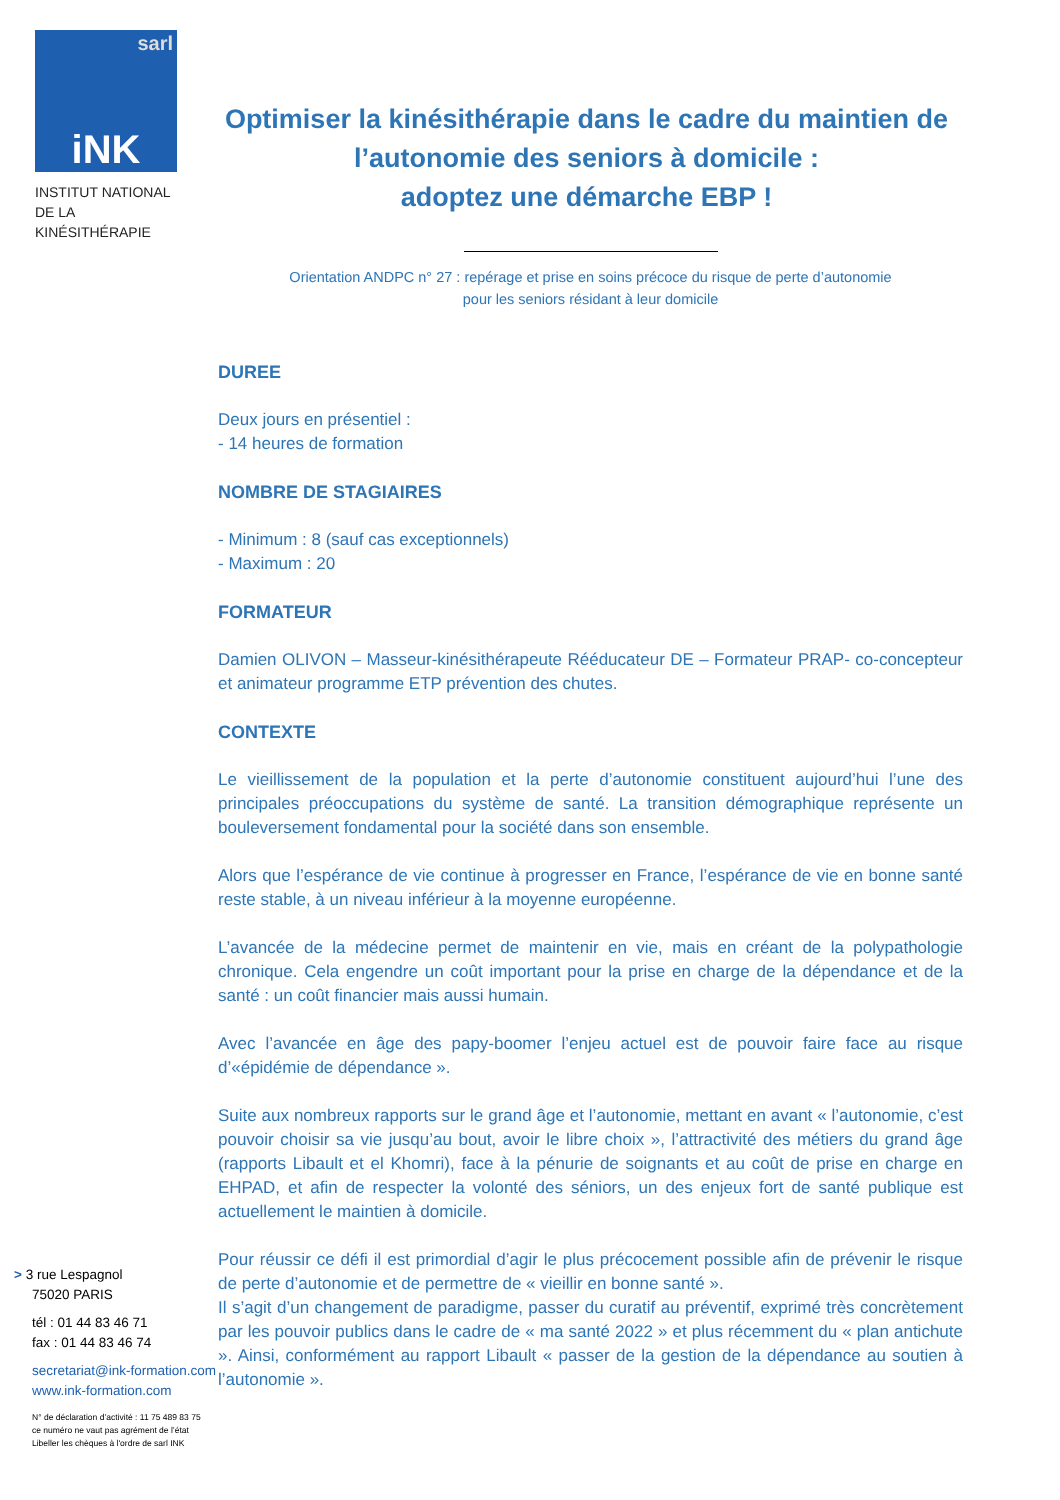sarl iNK
INSTITUT NATIONAL
DE LA KINÉSITHÉRAPIE
Optimiser la kinésithérapie dans le cadre du maintien de l’autonomie des seniors à domicile :
adoptez une démarche EBP !
Orientation ANDPC n° 27 : repérage et prise en soins précoce du risque de perte d’autonomie
pour les seniors résidant à leur domicile
DUREE
Deux jours en présentiel :
- 14 heures de formation
NOMBRE DE STAGIAIRES
- Minimum : 8 (sauf cas exceptionnels)
- Maximum : 20
FORMATEUR
Damien OLIVON – Masseur-kinésithérapeute Rééducateur DE – Formateur PRAP- co-concepteur et animateur programme ETP prévention des chutes.
CONTEXTE
Le vieillissement de la population et la perte d’autonomie constituent aujourd’hui l’une des principales préoccupations du système de santé. La transition démographique représente un bouleversement fondamental pour la société dans son ensemble.
Alors que l’espérance de vie continue à progresser en France, l’espérance de vie en bonne santé reste stable, à un niveau inférieur à la moyenne européenne.
L’avancée de la médecine permet de maintenir en vie, mais en créant de la polypathologie chronique. Cela engendre un coût important pour la prise en charge de la dépendance et de la santé : un coût financier mais aussi humain.
Avec l’avancée en âge des papy-boomer l’enjeu actuel est de pouvoir faire face au risque d’«épidémie de dépendance ».
Suite aux nombreux rapports sur le grand âge et l’autonomie, mettant en avant « l’autonomie, c’est pouvoir choisir sa vie jusqu’au bout, avoir le libre choix », l’attractivité des métiers du grand âge (rapports Libault et el Khomri), face à la pénurie de soignants et au coût de prise en charge en EHPAD, et afin de respecter la volonté des séniors, un des enjeux fort de santé publique est actuellement le maintien à domicile.
Pour réussir ce défi il est primordial d’agir le plus précocement possible afin de prévenir le risque de perte d’autonomie et de permettre de « vieillir en bonne santé ».
Il s’agit d’un changement de paradigme, passer du curatif au préventif, exprimé très concrètement par les pouvoir publics dans le cadre de « ma santé 2022 » et plus récemment du « plan antichute ». Ainsi, conformément au rapport Libault « passer de la gestion de la dépendance au soutien à l’autonomie ».
> 3 rue Lespagnol
75020 PARIS
tél : 01 44 83 46 71
fax : 01 44 83 46 74
secretariat@ink-formation.com
www.ink-formation.com
N° de déclaration d’activité : 11 75 489 83 75
ce numéro ne vaut pas agrément de l’état
Libeller les chèques à l'ordre de sarl INK